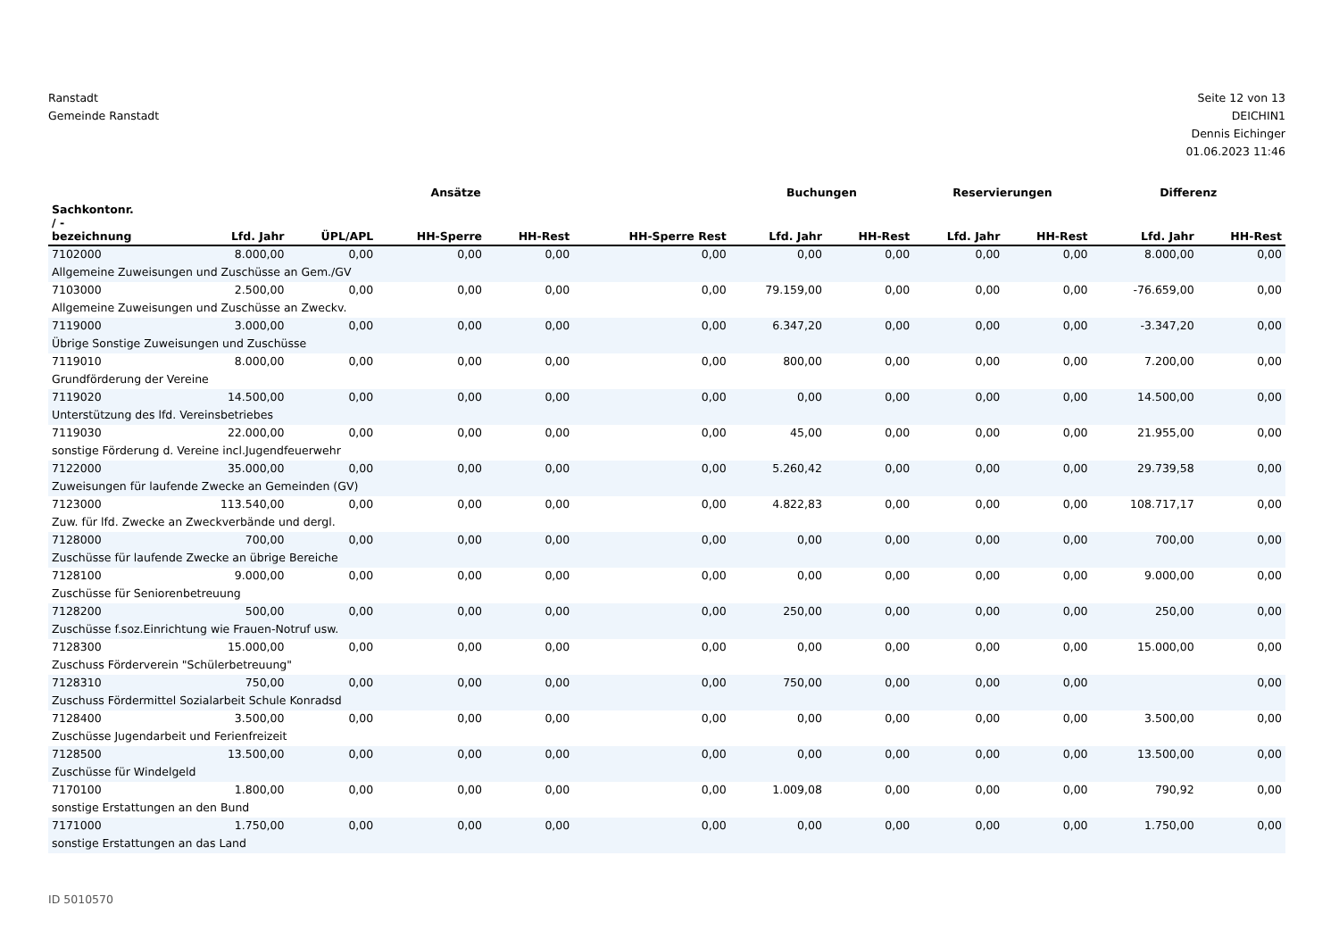Ranstadt
Gemeinde Ranstadt
Seite 12 von 13
DEICHIN1
Dennis Eichinger
01.06.2023 11:46
| | Ansätze | | | | | Buchungen | | Reservierungen | | Differenz | |
| --- | --- | --- | --- | --- | --- | --- | --- | --- | --- | --- | --- |
| Sachkontonr. / - bezeichnung | Lfd. Jahr | ÜPL/APL | HH-Sperre | HH-Rest | HH-Sperre Rest | Lfd. Jahr | HH-Rest | Lfd. Jahr | HH-Rest | Lfd. Jahr | HH-Rest |
| 7102000 | 8.000,00 | 0,00 | 0,00 | 0,00 | 0,00 | 0,00 | 0,00 | 0,00 | 0,00 | 8.000,00 | 0,00 |
| Allgemeine Zuweisungen und Zuschüsse an Gem./GV | | | | | | | | | | | |
| 7103000 | 2.500,00 | 0,00 | 0,00 | 0,00 | 0,00 | 79.159,00 | 0,00 | 0,00 | 0,00 | -76.659,00 | 0,00 |
| Allgemeine Zuweisungen und Zuschüsse an Zweckv. | | | | | | | | | | | |
| 7119000 | 3.000,00 | 0,00 | 0,00 | 0,00 | 0,00 | 6.347,20 | 0,00 | 0,00 | 0,00 | -3.347,20 | 0,00 |
| Übrige Sonstige Zuweisungen und Zuschüsse | | | | | | | | | | | |
| 7119010 | 8.000,00 | 0,00 | 0,00 | 0,00 | 0,00 | 800,00 | 0,00 | 0,00 | 0,00 | 7.200,00 | 0,00 |
| Grundförderung der Vereine | | | | | | | | | | | |
| 7119020 | 14.500,00 | 0,00 | 0,00 | 0,00 | 0,00 | 0,00 | 0,00 | 0,00 | 0,00 | 14.500,00 | 0,00 |
| Unterstützung des lfd. Vereinsbetriebes | | | | | | | | | | | |
| 7119030 | 22.000,00 | 0,00 | 0,00 | 0,00 | 0,00 | 45,00 | 0,00 | 0,00 | 0,00 | 21.955,00 | 0,00 |
| sonstige Förderung d. Vereine incl.Jugendfeuerwehr | | | | | | | | | | | |
| 7122000 | 35.000,00 | 0,00 | 0,00 | 0,00 | 0,00 | 5.260,42 | 0,00 | 0,00 | 0,00 | 29.739,58 | 0,00 |
| Zuweisungen für laufende Zwecke an Gemeinden (GV) | | | | | | | | | | | |
| 7123000 | 113.540,00 | 0,00 | 0,00 | 0,00 | 0,00 | 4.822,83 | 0,00 | 0,00 | 0,00 | 108.717,17 | 0,00 |
| Zuw. für lfd. Zwecke an Zweckverbände und dergl. | | | | | | | | | | | |
| 7128000 | 700,00 | 0,00 | 0,00 | 0,00 | 0,00 | 0,00 | 0,00 | 0,00 | 0,00 | 700,00 | 0,00 |
| Zuschüsse für laufende Zwecke an übrige Bereiche | | | | | | | | | | | |
| 7128100 | 9.000,00 | 0,00 | 0,00 | 0,00 | 0,00 | 0,00 | 0,00 | 0,00 | 0,00 | 9.000,00 | 0,00 |
| Zuschüsse für Seniorenbetreuung | | | | | | | | | | | |
| 7128200 | 500,00 | 0,00 | 0,00 | 0,00 | 0,00 | 250,00 | 0,00 | 0,00 | 0,00 | 250,00 | 0,00 |
| Zuschüsse f.soz.Einrichtung wie Frauen-Notruf usw. | | | | | | | | | | | |
| 7128300 | 15.000,00 | 0,00 | 0,00 | 0,00 | 0,00 | 0,00 | 0,00 | 0,00 | 0,00 | 15.000,00 | 0,00 |
| Zuschuss Förderverein "Schülerbetreuung" | | | | | | | | | | | |
| 7128310 | 750,00 | 0,00 | 0,00 | 0,00 | 0,00 | 750,00 | 0,00 | 0,00 | 0,00 | | 0,00 |
| Zuschuss Fördermittel Sozialarbeit Schule Konradsd | | | | | | | | | | | |
| 7128400 | 3.500,00 | 0,00 | 0,00 | 0,00 | 0,00 | 0,00 | 0,00 | 0,00 | 0,00 | 3.500,00 | 0,00 |
| Zuschüsse Jugendarbeit und Ferienfreizeit | | | | | | | | | | | |
| 7128500 | 13.500,00 | 0,00 | 0,00 | 0,00 | 0,00 | 0,00 | 0,00 | 0,00 | 0,00 | 13.500,00 | 0,00 |
| Zuschüsse für Windelgeld | | | | | | | | | | | |
| 7170100 | 1.800,00 | 0,00 | 0,00 | 0,00 | 0,00 | 1.009,08 | 0,00 | 0,00 | 0,00 | 790,92 | 0,00 |
| sonstige Erstattungen an den Bund | | | | | | | | | | | |
| 7171000 | 1.750,00 | 0,00 | 0,00 | 0,00 | 0,00 | 0,00 | 0,00 | 0,00 | 0,00 | 1.750,00 | 0,00 |
| sonstige Erstattungen an das Land | | | | | | | | | | | |
ID 5010570